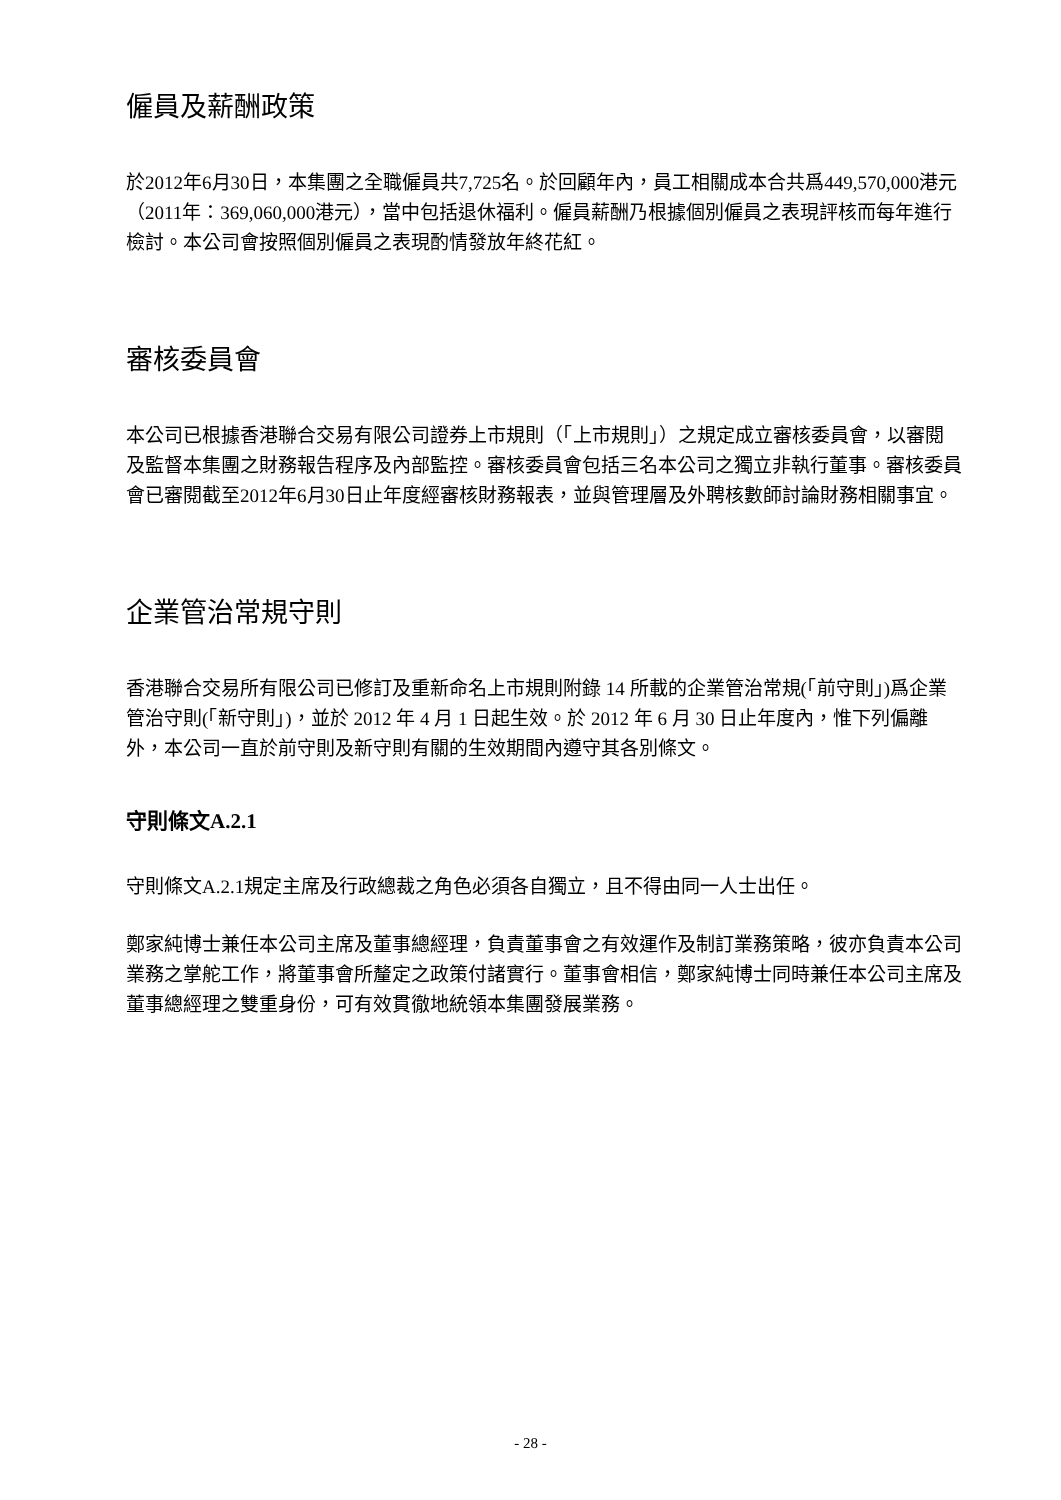僱員及薪酬政策
於2012年6月30日，本集團之全職僱員共7,725名。於回顧年內，員工相關成本合共爲449,570,000港元（2011年：369,060,000港元），當中包括退休福利。僱員薪酬乃根據個別僱員之表現評核而每年進行檢討。本公司會按照個別僱員之表現酌情發放年終花紅。
審核委員會
本公司已根據香港聯合交易有限公司證券上市規則（「上市規則」）之規定成立審核委員會，以審閱及監督本集團之財務報告程序及內部監控。審核委員會包括三名本公司之獨立非執行董事。審核委員會已審閱截至2012年6月30日止年度經審核財務報表，並與管理層及外聘核數師討論財務相關事宜。
企業管治常規守則
香港聯合交易所有限公司已修訂及重新命名上市規則附錄 14 所載的企業管治常規(「前守則」)爲企業管治守則(「新守則」)，並於 2012 年 4 月 1 日起生效。於 2012 年 6 月 30 日止年度內，惟下列偏離外，本公司一直於前守則及新守則有關的生效期間內遵守其各別條文。
守則條文A.2.1
守則條文A.2.1規定主席及行政總裁之角色必須各自獨立，且不得由同一人士出任。
鄭家純博士兼任本公司主席及董事總經理，負責董事會之有效運作及制訂業務策略，彼亦負責本公司業務之掌舵工作，將董事會所釐定之政策付諸實行。董事會相信，鄭家純博士同時兼任本公司主席及董事總經理之雙重身份，可有效貫徹地統領本集團發展業務。
- 28 -